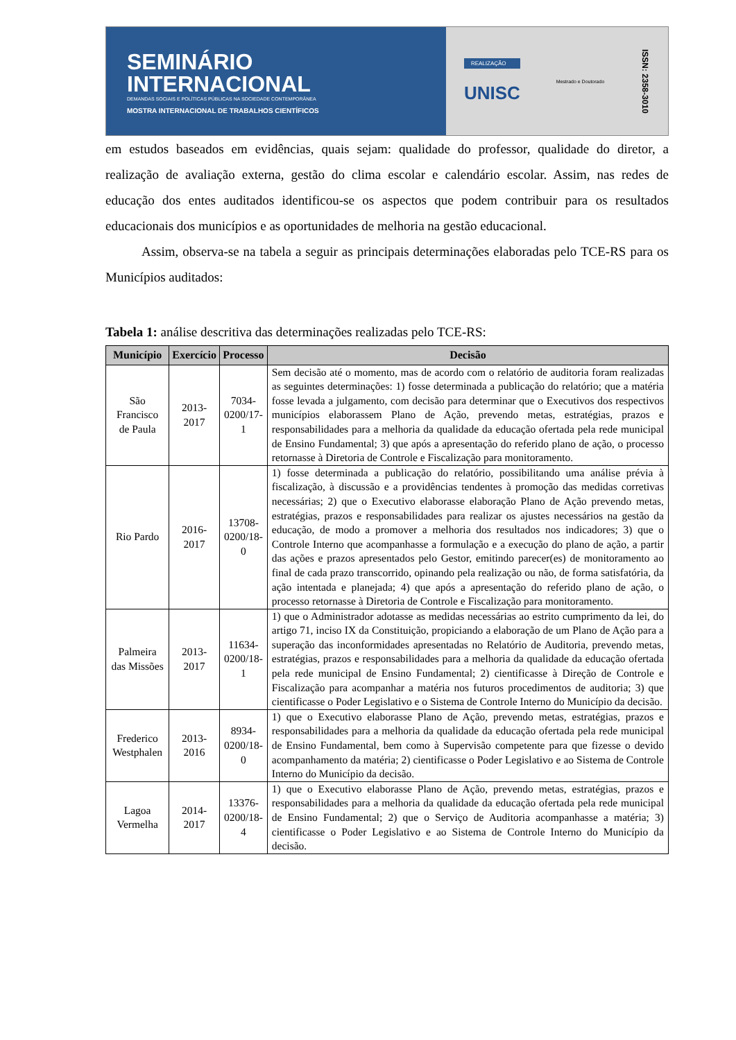SEMINÁRIO
INTERNACIONAL
DEMANDAS SOCIAIS E POLÍTICAS PÚBLICAS NA SOCIEDADE CONTEMPORÂNEA
MOSTRA INTERNACIONAL DE TRABALHOS CIENTÍFICOS
REALIZAÇÃO
UNISC
Mestrado e Doutorado
ISSN: 2358-3010
em estudos baseados em evidências, quais sejam: qualidade do professor, qualidade do diretor, a realização de avaliação externa, gestão do clima escolar e calendário escolar. Assim, nas redes de educação dos entes auditados identificou-se os aspectos que podem contribuir para os resultados educacionais dos municípios e as oportunidades de melhoria na gestão educacional.
Assim, observa-se na tabela a seguir as principais determinações elaboradas pelo TCE-RS para os Municípios auditados:
Tabela 1: análise descritiva das determinações realizadas pelo TCE-RS:
| Município | Exercício | Processo | Decisão |
| --- | --- | --- | --- |
| São Francisco de Paula | 2013- 2017 | 7034- 0200/17- 1 | Sem decisão até o momento, mas de acordo com o relatório de auditoria foram realizadas as seguintes determinações: 1) fosse determinada a publicação do relatório; que a matéria fosse levada a julgamento, com decisão para determinar que o Executivos dos respectivos municípios elaborassem Plano de Ação, prevendo metas, estratégias, prazos e responsabilidades para a melhoria da qualidade da educação ofertada pela rede municipal de Ensino Fundamental; 3) que após a apresentação do referido plano de ação, o processo retornasse à Diretoria de Controle e Fiscalização para monitoramento. |
| Rio Pardo | 2016- 2017 | 13708- 0200/18- 0 | 1) fosse determinada a publicação do relatório, possibilitando uma análise prévia à fiscalização, à discussão e a providências tendentes à promoção das medidas corretivas necessárias; 2) que o Executivo elaborasse elaboração Plano de Ação prevendo metas, estratégias, prazos e responsabilidades para realizar os ajustes necessários na gestão da educação, de modo a promover a melhoria dos resultados nos indicadores; 3) que o Controle Interno que acompanhasse a formulação e a execução do plano de ação, a partir das ações e prazos apresentados pelo Gestor, emitindo parecer(es) de monitoramento ao final de cada prazo transcorrido, opinando pela realização ou não, de forma satisfatória, da ação intentada e planejada; 4) que após a apresentação do referido plano de ação, o processo retornasse à Diretoria de Controle e Fiscalização para monitoramento. |
| Palmeira das Missões | 2013- 2017 | 11634- 0200/18- 1 | 1) que o Administrador adotasse as medidas necessárias ao estrito cumprimento da lei, do artigo 71, inciso IX da Constituição, propiciando a elaboração de um Plano de Ação para a superação das inconformidades apresentadas no Relatório de Auditoria, prevendo metas, estratégias, prazos e responsabilidades para a melhoria da qualidade da educação ofertada pela rede municipal de Ensino Fundamental; 2) cientificasse à Direção de Controle e Fiscalização para acompanhar a matéria nos futuros procedimentos de auditoria; 3) que cientificasse o Poder Legislativo e o Sistema de Controle Interno do Município da decisão. |
| Frederico Westphalen | 2013- 2016 | 8934- 0200/18- 0 | 1) que o Executivo elaborasse Plano de Ação, prevendo metas, estratégias, prazos e responsabilidades para a melhoria da qualidade da educação ofertada pela rede municipal de Ensino Fundamental, bem como à Supervisão competente para que fizesse o devido acompanhamento da matéria; 2) cientificasse o Poder Legislativo e ao Sistema de Controle Interno do Município da decisão. |
| Lagoa Vermelha | 2014- 2017 | 13376- 0200/18- 4 | 1) que o Executivo elaborasse Plano de Ação, prevendo metas, estratégias, prazos e responsabilidades para a melhoria da qualidade da educação ofertada pela rede municipal de Ensino Fundamental; 2) que o Serviço de Auditoria acompanhasse a matéria; 3) cientificasse o Poder Legislativo e ao Sistema de Controle Interno do Município da decisão. |